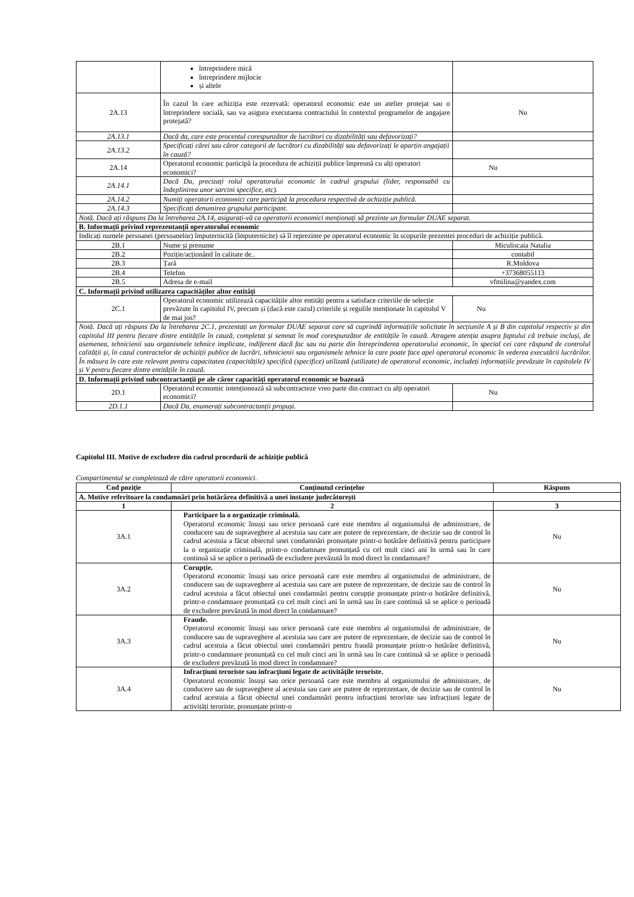| | întreprindere mică întreprindere mijlocie și altele | |
| 2A.13 | În cazul în care achiziția este rezervată: operatorul economic este un atelier protejat sau o întreprindere socială, sau va asigura executarea contractului în contextul programelor de angajare protejată? | Nu |
| 2A.13.1 | Dacă da, care este procentul corespunzător de lucrători cu dizabilități sau defavorizați? | |
| 2A.13.2 | Specificați cărei sau căror categorii de lucrători cu dizabilități sau defavorizați le aparțin angajații în cauză? | |
| 2A.14 | Operatorul economic participă la procedura de achiziții publice împreună cu alți operatori economici? | Nu |
| 2A.14.1 | Dacă Da, precizați rolul operatorului economic în cadrul grupului (lider, responsabil cu îndeplinirea unor sarcini specifice, etc). | |
| 2A.14.2 | Numiți operatorii economici care participă la procedura respectivă de achiziție publică. | |
| 2A.14.3 | Specificați denumirea grupului participant. | |
| Notă. Dacă ați răspuns Da la întrebarea 2A.14, asigurați-vă ca operatorii economici menționați să prezinte un formular DUAE separat. | | |
| B. Informații privind reprezentanții operatorului economic | | |
| Indicați numele persoanei (persoanelor) împuternicită (împuternicite) să îl reprezinte pe operatorul economic în scopurile prezentei proceduri de achiziție publică. | | |
| 2B.1 | Nume și prenume | Miculiscaia Natalia |
| 2B.2 | Poziție/acționând în calitate de.. | contabil |
| 2B.3 | Țară | R.Moldova |
| 2B.4 | Telefon | +37368055113 |
| 2B.5 | Adresa de e-mail | vfmilina@yandex.com |
| C. Informații privind utilizarea capacităților altor entități | | |
| 2C.1 | Operatorul economic utilizează capacitățile altor entități pentru a satisface criteriile de selecție prevăzute în capitolul IV, precum și (dacă este cazul) criteriile și regulile menționate în capitolul V de mai jos? | Nu |
| Notă. Dacă ați răspuns Da la întrebarea 2C.1, prezentați un formular DUAE separat care să cuprindă informațiile solicitate în secțiunile A și B din capitolul respectiv și din capitolul III pentru fiecare dintre entitățile în cauză, completat și semnat în mod corespunzător de entitățile în cauză. Atragem atenția asupra faptului că trebuie incluși, de asemenea, tehnicienii sau organismele tehnice implicate, indiferent dacă fac sau nu parte din întreprinderea operatorului economic, în special cei care răspund de controlul calității și, în cazul contractelor de achiziții publice de lucrări, tehnicienii sau organismele tehnice la care poate face apel operatorul economic în vederea executării lucrărilor. În măsura în care este relevant pentru capacitatea (capacitățile) specifică (specifice) utilizată (utilizate) de operatorul economic, includeți informațiile prevăzute în capitolele IV și V pentru fiecare dintre entitățile în cauză. | | |
| D. Informații privind subcontractanții pe ale căror capacități operatorul economic se bazează | | |
| 2D.1 | Operatorul economic intenționează să subcontracteze vreo parte din contract cu alți operatori economici? | Nu |
| 2D.1.1 | Dacă Da, enumerați subcontractanții propuși. | |
Capitolul III. Motive de excludere din cadrul procedurii de achiziție publică
Compartimentul se completează de către operatorii economici.
| Cod poziție | Conținutul cerințelor | Răspuns |
| --- | --- | --- |
| A. Motive referitoare la condamnări prin hotărârea definitivă a unei instanțe judecătorești | | |
| 1 | 2 | 3 |
| 3A.1 | Participare la o organizație criminală. Operatorul economic însuși sau orice persoană care este membru al organismului de administrare, de conducere sau de supraveghere al acestuia sau care are putere de reprezentare, de decizie sau de control în cadrul acestuia a făcut obiectul unei condamnări pronunțate printr-o hotărâre definitivă pentru participare la o organizație criminală, printr-o condamnare pronunțată cu cel mult cinci ani în urmă sau în care continuă să se aplice o perioadă de excludere prevăzută în mod direct în condamnare? | Nu |
| 3A.2 | Corupție. Operatorul economic însuși sau orice persoană care este membru al organismului de administrare, de conducere sau de supraveghere al acestuia sau care are putere de reprezentare, de decizie sau de control în cadrul acestuia a făcut obiectul unei condamnări pentru corupție pronunțate printr-o hotărâre definitivă, printr-o condamnare pronunțată cu cel mult cinci ani în urmă sau în care continuă să se aplice o perioadă de excludere prevăzută în mod direct în condamnare? | Nu |
| 3A.3 | Fraude. Operatorul economic însuși sau orice persoană care este membru al organismului de administrare, de conducere sau de supraveghere al acestuia sau care are putere de reprezentare, de decizie sau de control în cadrul acestuia a făcut obiectul unei condamnări pentru fraudă pronunțate printr-o hotărâre definitivă, printr-o condamnare pronunțată cu cel mult cinci ani în urmă sau în care continuă să se aplice o perioadă de excludere prevăzută în mod direct în condamnare? | Nu |
| 3A.4 | Infracțiuni teroriste sau infracțiuni legate de activitățile teroriste. Operatorul economic însuși sau orice persoană care este membru al organismului de administrare, de conducere sau de supraveghere al acestuia sau care are putere de reprezentare, de decizie sau de control în cadrul acestuia a făcut obiectul unei condamnări pentru infracțiuni teroriste sau infracțiuni legate de activități teroriste, pronunțate printr-o | Nu |